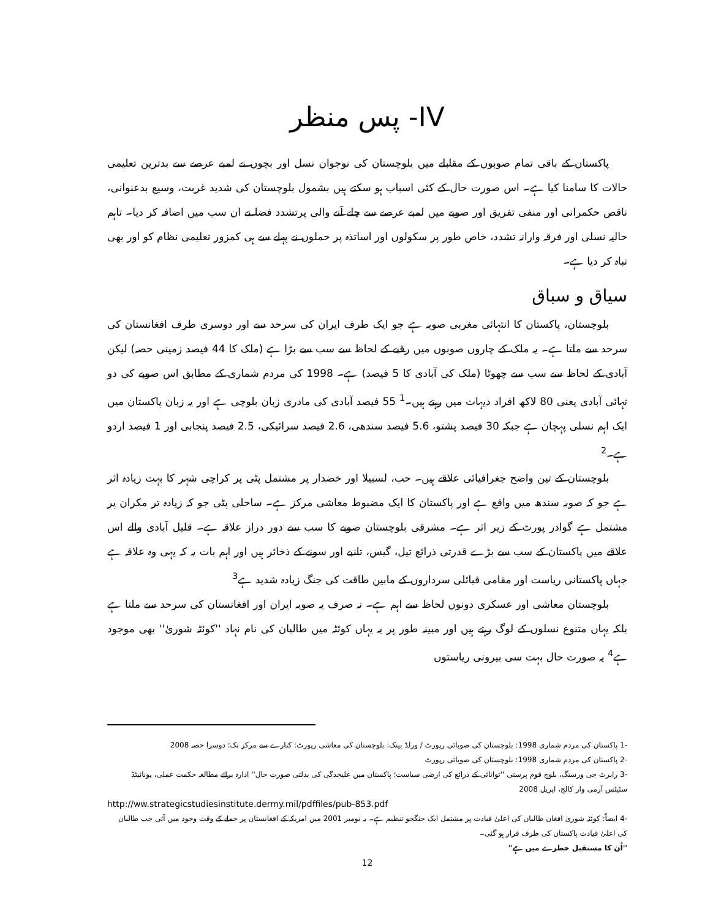IV- پس منظر
پاکستان کے باقی تمام صوبوں کے مقابلے میں بلوچستان کی نوجوان نسل اور بچوں نے لمبے عرصے سے بدترین تعلیمی حالات کا سامنا کیا ہے۔ اس صورت حال کے کئی اسباب ہو سکتے ہیں بشمول بلوچستان کی شدید غربت، وسیع بدعنوانی، ناقص حکمرانی اور منفی تفریق اور صوبے میں لمبے عرصے سے چلے آنے والی پرتشدد فضا نے ان سب میں اضافہ کر دیا۔ تاہم حالیہ نسلی اور فرقہ وارانہ تشدد، خاص طور پر سکولوں اور اساتذہ پر حملوں نے پہلے سے ہی کمزور تعلیمی نظام کو اور بھی تباہ کر دیا ہے۔
سیاق و سباق
بلوچستان، پاکستان کا انتہائی مغربی صوبہ ہے جو ایک طرف ایران کی سرحد سے اور دوسری طرف افغانستان کی سرحد سے ملتا ہے۔ یہ ملک کے چاروں صوبوں میں رقبے کے لحاظ سے سب سے بڑا ہے (ملک کا 44 فیصد زمینی حصہ) لیکن آبادی کے لحاظ سے سب سے چھوٹا (ملک کی آبادی کا 5 فیصد) ہے۔ 1998 کی مردم شماری کے مطابق اس صوبے کی دو تہائی آبادی یعنی 80 لاکھ افراد دیہات میں رہتے ہیں۔<sup>1</sup> 55 فیصد آبادی کی مادری زبان بلوچی ہے اور یہ زبان پاکستان میں ایک اہم نسلی پہچان ہے جبکہ 30 فیصد پشتو، 5.6 فیصد سندھی، 2.6 فیصد سرائیکی، 2.5 فیصد پنجابی اور 1 فیصد اردو ہے۔<sup>2</sup>
بلوچستان کے تین واضح جغرافیائی علاقے ہیں۔ حب، لسبیلا اور خضدار پر مشتمل پٹی پر کراچی شہر کا بہت زیادہ اثر ہے جو کہ صوبہ سندھ میں واقع ہے اور پاکستان کا ایک مضبوط معاشی مرکز ہے۔ ساحلی پٹی جو کہ زیادہ تر مکران پر مشتمل ہے گوادر پورٹ کے زیر اثر ہے۔ مشرقی بلوچستان صوبے کا سب سے دور دراز علاقہ ہے۔ قلیل آبادی والے اس علاقے میں پاکستان کے سب سے بڑے قدرتی ذرائع تیل، گیس، تانبے اور سونے کے ذخائر ہیں اور اہم بات یہ کہ یہی وہ علاقہ ہے جہاں پاکستانی ریاست اور مقامی قبائلی سرداروں کے مابین طاقت کی جنگ زیادہ شدید ہے<sup>3</sup>
بلوچستان معاشی اور عسکری دونوں لحاظ سے اہم ہے۔ نہ صرف یہ صوبہ ایران اور افغانستان کی سرحد سے ملتا ہے بلکہ یہاں متنوع نسلوں کے لوگ رہتے ہیں اور مبینہ طور پر یہ یہاں کوئٹہ میں طالبان کی نام نہاد ''کوئٹہ شوریٰ'' بھی موجود ہے<sup>4</sup> یہ صورت حال بہت سی بیرونی ریاستوں
-1 پاکستان کی مردم شماری 1998: بلوچستان کی صوبائی رپورٹ / ورلڈ بینک: بلوچستان کی معاشی رپورٹ: کنارے سے مرکز تک؛ دوسرا حصہ 2008
-2 پاکستان کی مردم شماری 1998: بلوچستان کی صوبائی رپورٹ
-3 رابرٹ جی ورسنگ، بلوچ قوم پرستی ''توانائی کے ذرائع کی ارضی سیاست؛ پاکستان میں علیحدگی کی بدلتی صورت حال'' ادارہ برائے مطالعہ حکمت عملی، یونائیٹڈ سٹیٹس آرمی وار کالج، اپریل 2008
http://ww.strategicstudiesinstitute.dermy.mil/pdffiles/pub-853.pdf
-4 ایضاً: کوئٹہ شوریٰ افغان طالبان کی اعلیٰ قیادت پر مشتمل ایک جنگجو تنظیم ہے۔ یہ نومبر 2001 میں امریکہ کے افغانستان پر حملے کے وقت وجود میں آئی جب طالبان کی اعلیٰ قیادت پاکستان کی طرف فرار ہو گئی۔
''اُن کا مستقبل خطرے میں ہے''
12